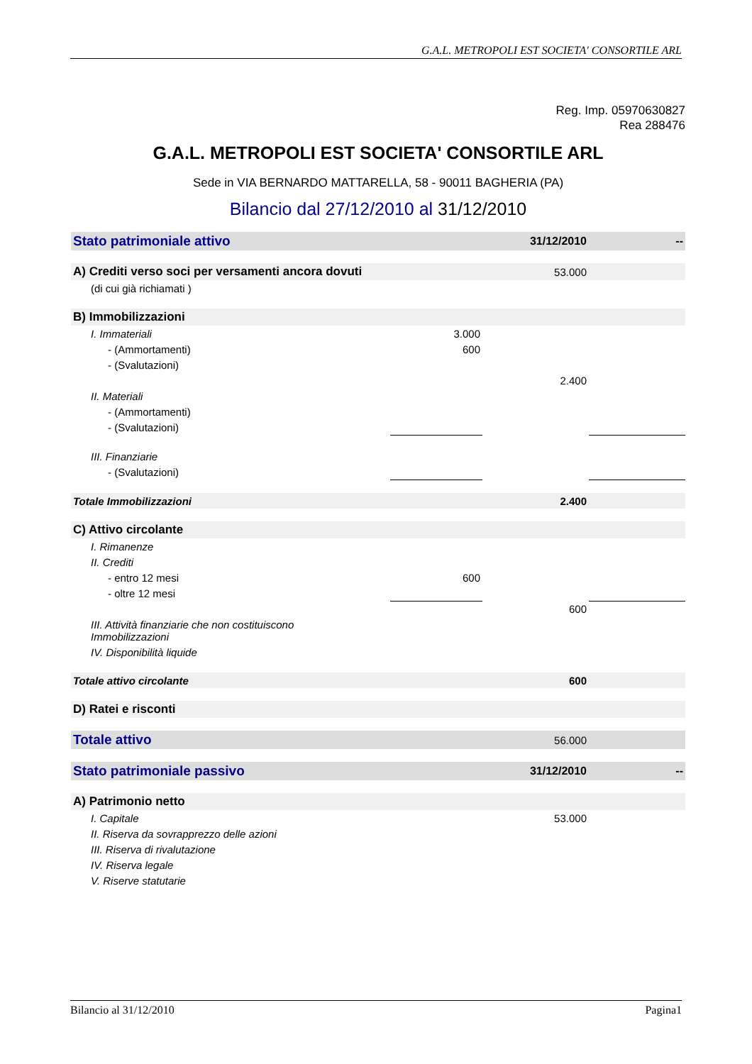G.A.L. METROPOLI EST SOCIETA' CONSORTILE ARL
Reg. Imp. 05970630827
Rea 288476
G.A.L. METROPOLI EST SOCIETA' CONSORTILE ARL
Sede in VIA BERNARDO MATTARELLA, 58 - 90011 BAGHERIA (PA)
Bilancio dal 27/12/2010 al 31/12/2010
| Stato patrimoniale attivo | | 31/12/2010 | -- |
| A) Crediti verso soci per versamenti ancora dovuti | | 53.000 | |
| (di cui già richiamati ) | | | |
| B) Immobilizzazioni | | | |
| I. Immateriali | 3.000 | | |
| - (Ammortamenti) | 600 | | |
| - (Svalutazioni) | | | |
| | | 2.400 | |
| II. Materiali | | | |
| - (Ammortamenti) | | | |
| - (Svalutazioni) | | | |
| III. Finanziarie | | | |
| - (Svalutazioni) | | | |
| Totale Immobilizzazioni | | 2.400 | |
| C) Attivo circolante | | | |
| I. Rimanenze | | | |
| II. Crediti | | | |
| - entro 12 mesi | 600 | | |
| - oltre 12 mesi | | | |
| | | 600 | |
| III. Attività finanziarie che non costituiscono Immobilizzazioni | | | |
| IV. Disponibilità liquide | | | |
| Totale attivo circolante | | 600 | |
| D) Ratei e risconti | | | |
| Totale attivo | | 56.000 | |
| Stato patrimoniale passivo | | 31/12/2010 | -- |
| A) Patrimonio netto | | | |
| I. Capitale | | 53.000 | |
| II. Riserva da sovrapprezzo delle azioni | | | |
| III. Riserva di rivalutazione | | | |
| IV. Riserva legale | | | |
| V. Riserve statutarie | | | |
Bilancio al 31/12/2010 Pagina1